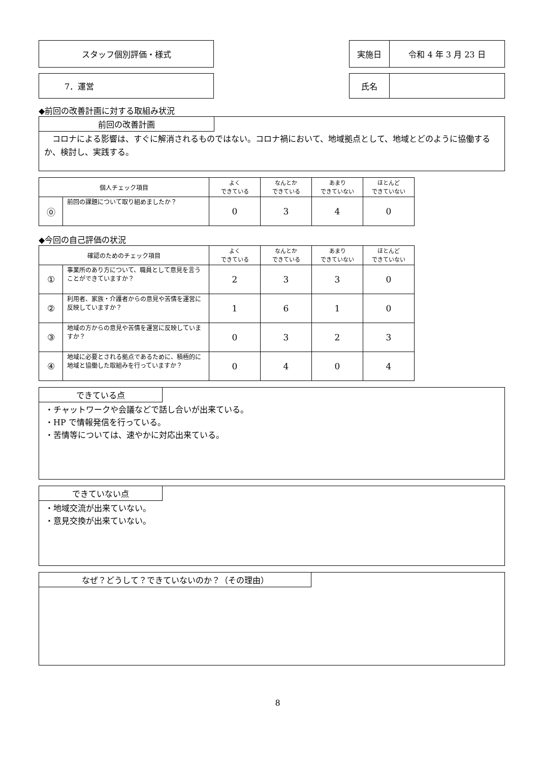スタッフ個別評価・様式
| 実施日 | 令和 4 年 3 月 23 日 |
7．運営
| 氏名 | |
◆前回の改善計画に対する取組み状況
前回の改善計画
　コロナによる影響は、すぐに解消されるものではない。コロナ禍において、地域拠点として、地域とどのように協働するか、検討し、実践する。
| 個人チェック項目 | | よく できている | なんとか できている | あまり できていない | ほとんど できていない |
| ⓪ | 前回の課題について取り組めましたか？ | 0 | 3 | 4 | 0 |
◆今回の自己評価の状況
| 確認のためのチェック項目 | | よく できている | なんとか できている | あまり できていない | ほとんど できていない |
| ① | 事業所のあり方について、職員として意見を言うことができていますか？ | 2 | 3 | 3 | 0 |
| ② | 利用者、家族・介護者からの意見や苦情を運営に反映していますか？ | 1 | 6 | 1 | 0 |
| ③ | 地域の方からの意見や苦情を運営に反映していますか？ | 0 | 3 | 2 | 3 |
| ④ | 地域に必要とされる拠点であるために、積極的に地域と協働した取組みを行っていますか？ | 0 | 4 | 0 | 4 |
できている点
・チャットワークや会議などで話し合いが出来ている。
・HP で情報発信を行っている。
・苦情等については、速やかに対応出来ている。
できていない点
・地域交流が出来ていない。
・意見交換が出来ていない。
なぜ？どうして？できていないのか？（その理由）
8